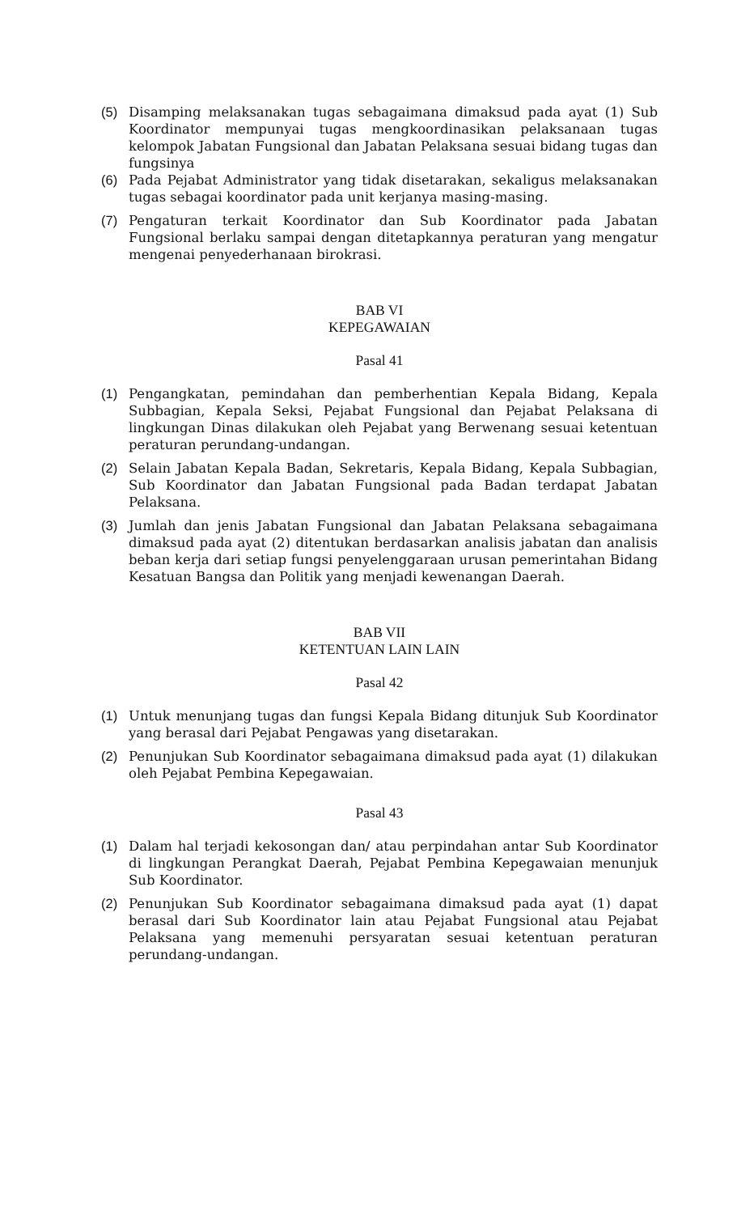(5) Disamping melaksanakan tugas sebagaimana dimaksud pada ayat (1) Sub Koordinator mempunyai tugas mengkoordinasikan pelaksanaan tugas kelompok Jabatan Fungsional dan Jabatan Pelaksana sesuai bidang tugas dan fungsinya
(6) Pada Pejabat Administrator yang tidak disetarakan, sekaligus melaksanakan tugas sebagai koordinator pada unit kerjanya masing-masing.
(7) Pengaturan terkait Koordinator dan Sub Koordinator pada Jabatan Fungsional berlaku sampai dengan ditetapkannya peraturan yang mengatur mengenai penyederhanaan birokrasi.
BAB VI
KEPEGAWAIAN
Pasal 41
(1) Pengangkatan, pemindahan dan pemberhentian Kepala Bidang, Kepala Subbagian, Kepala Seksi, Pejabat Fungsional dan Pejabat Pelaksana di lingkungan Dinas dilakukan oleh Pejabat yang Berwenang sesuai ketentuan peraturan perundang-undangan.
(2) Selain Jabatan Kepala Badan, Sekretaris, Kepala Bidang, Kepala Subbagian, Sub Koordinator dan Jabatan Fungsional pada Badan terdapat Jabatan Pelaksana.
(3) Jumlah dan jenis Jabatan Fungsional dan Jabatan Pelaksana sebagaimana dimaksud pada ayat (2) ditentukan berdasarkan analisis jabatan dan analisis beban kerja dari setiap fungsi penyelenggaraan urusan pemerintahan Bidang Kesatuan Bangsa dan Politik yang menjadi kewenangan Daerah.
BAB VII
KETENTUAN LAIN LAIN
Pasal 42
(1) Untuk menunjang tugas dan fungsi Kepala Bidang ditunjuk Sub Koordinator yang berasal dari Pejabat Pengawas yang disetarakan.
(2) Penunjukan Sub Koordinator sebagaimana dimaksud pada ayat (1) dilakukan oleh Pejabat Pembina Kepegawaian.
Pasal 43
(1) Dalam hal terjadi kekosongan dan/ atau perpindahan antar Sub Koordinator di lingkungan Perangkat Daerah, Pejabat Pembina Kepegawaian menunjuk Sub Koordinator.
(2) Penunjukan Sub Koordinator sebagaimana dimaksud pada ayat (1) dapat berasal dari Sub Koordinator lain atau Pejabat Fungsional atau Pejabat Pelaksana yang memenuhi persyaratan sesuai ketentuan peraturan perundang-undangan.